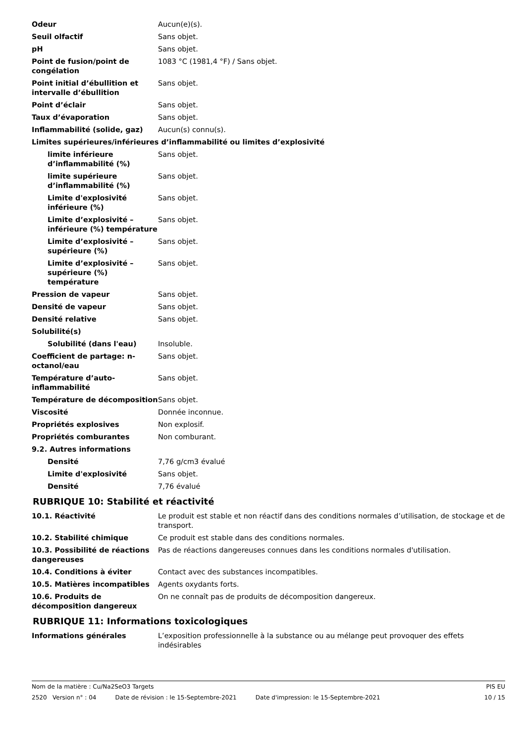| Odeur | Aucun(e)(s). |
| Seuil olfactif | Sans objet. |
| pH | Sans objet. |
| Point de fusion/point de congélation | 1083 °C (1981,4 °F) / Sans objet. |
| Point initial d’ébullition et intervalle d’ébullition | Sans objet. |
| Point d’éclair | Sans objet. |
| Taux d’évaporation | Sans objet. |
| Inflammabilité (solide, gaz) | Aucun(s) connu(s). |
| Limites supérieures/inférieures d’inflammabilité ou limites d’explosivité | |
| limite inférieure d’inflammabilité (%) | Sans objet. |
| limite supérieure d’inflammabilité (%) | Sans objet. |
| Limite d'explosivité inférieure (%) | Sans objet. |
| Limite d’explosivité – inférieure (%) température | Sans objet. |
| Limite d’explosivité – supérieure (%) | Sans objet. |
| Limite d’explosivité – supérieure (%) température | Sans objet. |
| Pression de vapeur | Sans objet. |
| Densité de vapeur | Sans objet. |
| Densité relative | Sans objet. |
| Solubilité(s) | |
| Solubilité (dans l'eau) | Insoluble. |
| Coefficient de partage: n-octanol/eau | Sans objet. |
| Température d’auto-inflammabilité | Sans objet. |
| Température de décomposition | Sans objet. |
| Viscosité | Donnée inconnue. |
| Propriétés explosives | Non explosif. |
| Propriétés comburantes | Non comburant. |
| 9.2. Autres informations | |
| Densité | 7,76 g/cm3 évalué |
| Limite d'explosivité | Sans objet. |
| Densité | 7,76 évalué |
RUBRIQUE 10: Stabilité et réactivité
| 10.1. Réactivité | Le produit est stable et non réactif dans des conditions normales d’utilisation, de stockage et de transport. |
| 10.2. Stabilité chimique | Ce produit est stable dans des conditions normales. |
| 10.3. Possibilité de réactions dangereuses | Pas de réactions dangereuses connues dans les conditions normales d'utilisation. |
| 10.4. Conditions à éviter | Contact avec des substances incompatibles. |
| 10.5. Matières incompatibles | Agents oxydants forts. |
| 10.6. Produits de décomposition dangereux | On ne connaît pas de produits de décomposition dangereux. |
RUBRIQUE 11: Informations toxicologiques
| Informations générales | L’exposition professionnelle à la substance ou au mélange peut provoquer des effets indésirables |
Nom de la matière : Cu/Na2SeO3 Targets PIS EU
2520 Version n° : 04 Date de révision : le 15-Septembre-2021 Date d'impression: le 15-Septembre-2021 10 / 15